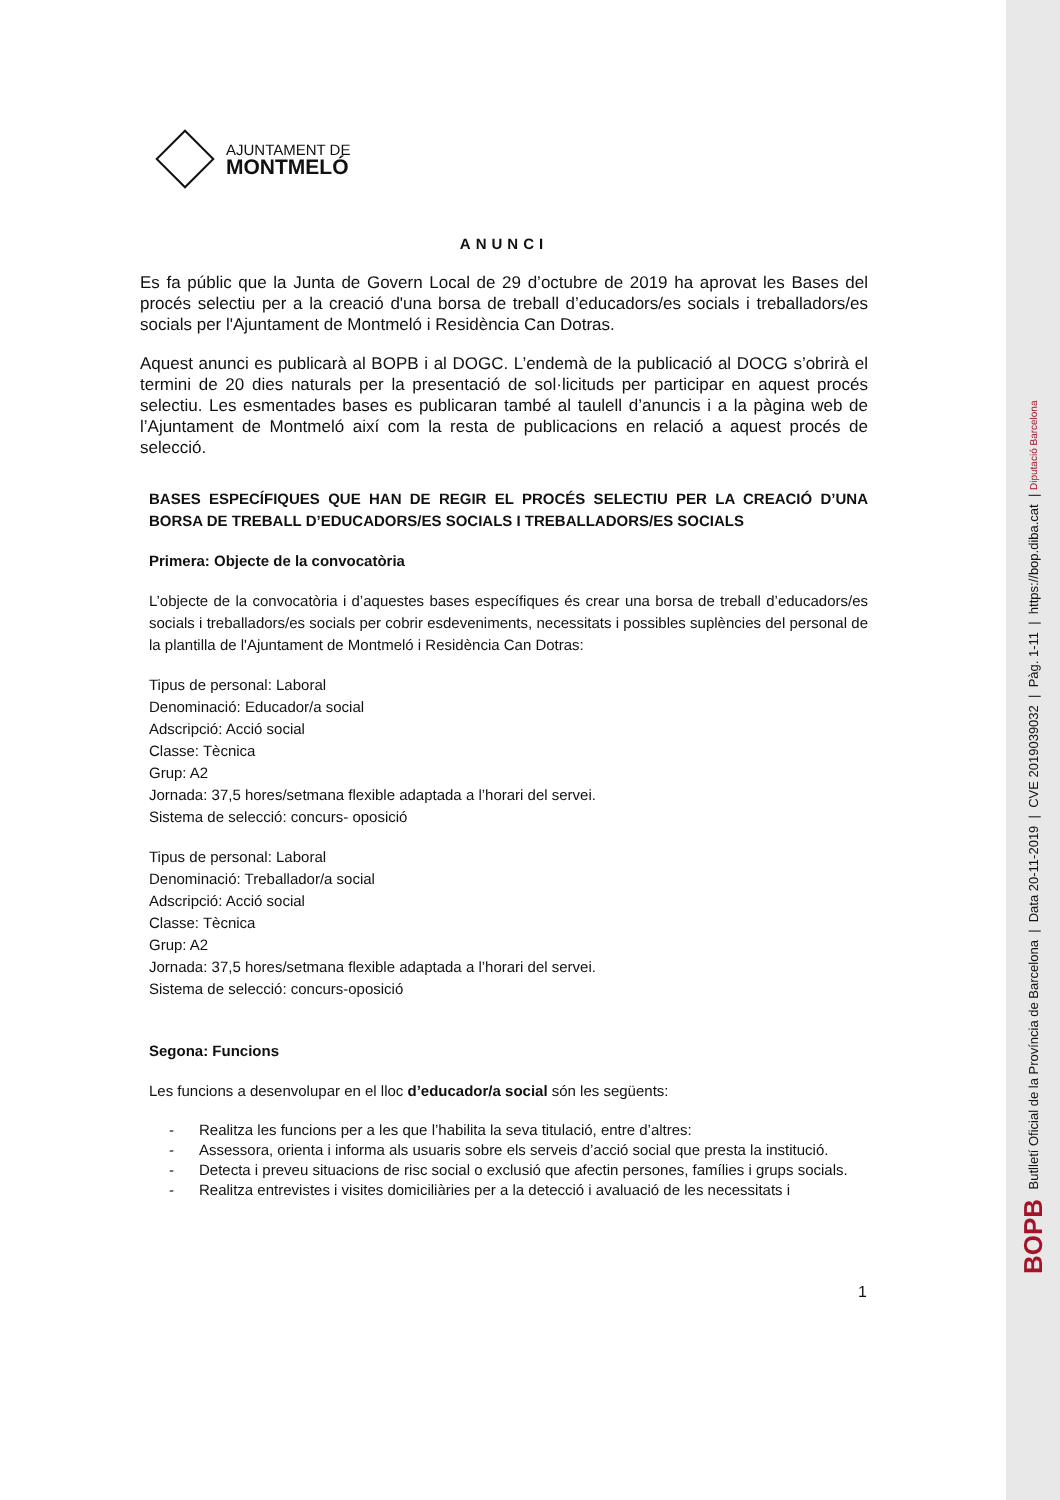AJUNTAMENT DE
MONTMELÓ
ANUNCI
Es fa públic que la Junta de Govern Local de 29 d’octubre de 2019 ha aprovat les Bases del procés selectiu per a la creació d'una borsa de treball d’educadors/es socials i treballadors/es socials per l'Ajuntament de Montmeló i Residència Can Dotras.
Aquest anunci es publicarà al BOPB i al DOGC. L’endemà de la publicació al DOCG s’obrirà el termini de 20 dies naturals per la presentació de sol·licituds per participar en aquest procés selectiu. Les esmentades bases es publicaran també al taulell d’anuncis i a la pàgina web de l’Ajuntament de Montmeló així com la resta de publicacions en relació a aquest procés de selecció.
BASES ESPECÍFIQUES QUE HAN DE REGIR EL PROCÉS SELECTIU PER LA CREACIÓ D’UNA BORSA DE TREBALL D’EDUCADORS/ES SOCIALS I TREBALLADORS/ES SOCIALS
Primera: Objecte de la convocatòria
L’objecte de la convocatòria i d’aquestes bases específiques és crear una borsa de treball d’educadors/es socials i treballadors/es socials per cobrir esdeveniments, necessitats i possibles suplències del personal de la plantilla de l'Ajuntament de Montmeló i Residència Can Dotras:
Tipus de personal: Laboral
Denominació: Educador/a social
Adscripció: Acció social
Classe: Tècnica
Grup: A2
Jornada: 37,5 hores/setmana flexible adaptada a l’horari del servei.
Sistema de selecció: concurs- oposició
Tipus de personal: Laboral
Denominació: Treballador/a social
Adscripció: Acció social
Classe: Tècnica
Grup: A2
Jornada: 37,5 hores/setmana flexible adaptada a l’horari del servei.
Sistema de selecció: concurs-oposició
Segona: Funcions
Les funcions a desenvolupar en el lloc d’educador/a social són les següents:
- Realitza les funcions per a les que l’habilita la seva titulació, entre d’altres:
- Assessora, orienta i informa als usuaris sobre els serveis d’acció social que presta la institució.
- Detecta i preveu situacions de risc social o exclusió que afectin persones, famílies i grups socials.
- Realitza entrevistes i visites domiciliàries per a la detecció i avaluació de les necessitats i
1
BOPB Butlletí Oficial de la Província de Barcelona | Data 20-11-2019 | CVE 2019039032 | Pàg. 1-11 | https://bop.diba.cat | Diputació Barcelona